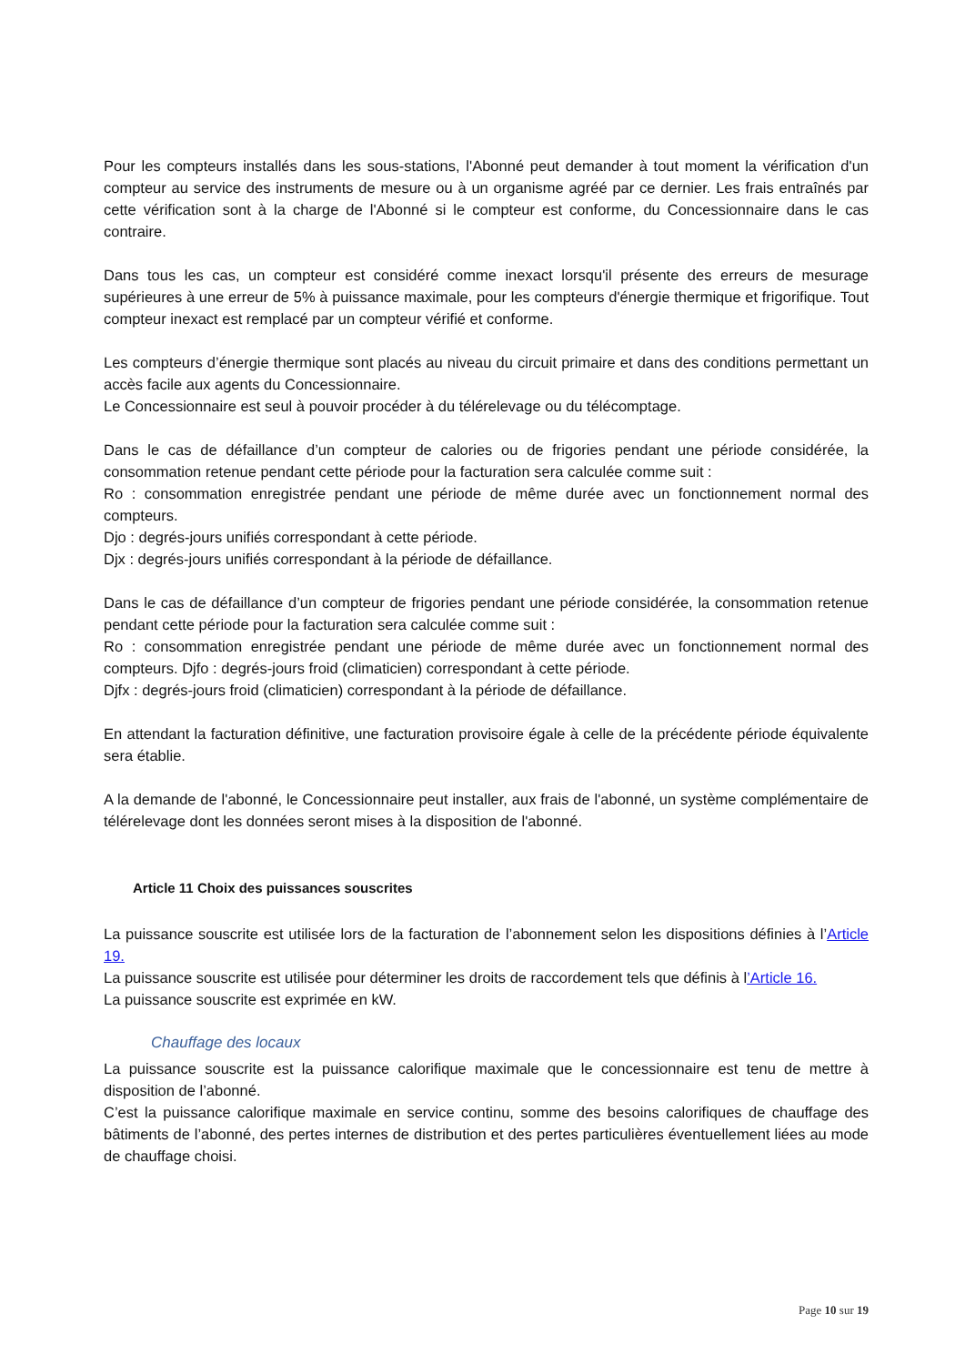Pour les compteurs installés dans les sous-stations, l'Abonné peut demander à tout moment la vérification d'un compteur au service des instruments de mesure ou à un organisme agréé par ce dernier. Les frais entraînés par cette vérification sont à la charge de l'Abonné si le compteur est conforme, du Concessionnaire dans le cas contraire.
Dans tous les cas, un compteur est considéré comme inexact lorsqu'il présente des erreurs de mesurage supérieures à une erreur de 5% à puissance maximale, pour les compteurs d'énergie thermique et frigorifique. Tout compteur inexact est remplacé par un compteur vérifié et conforme.
Les compteurs d’énergie thermique sont placés au niveau du circuit primaire et dans des conditions permettant un accès facile aux agents du Concessionnaire.
Le Concessionnaire est seul à pouvoir procéder à du télérelevage ou du télécomptage.
Dans le cas de défaillance d’un compteur de calories ou de frigories pendant une période considérée, la consommation retenue pendant cette période pour la facturation sera calculée comme suit :
Ro : consommation enregistrée pendant une période de même durée avec un fonctionnement normal des compteurs.
Djo : degrés-jours unifiés correspondant à cette période.
Djx : degrés-jours unifiés correspondant à la période de défaillance.
Dans le cas de défaillance d’un compteur de frigories pendant une période considérée, la consommation retenue pendant cette période pour la facturation sera calculée comme suit :
Ro : consommation enregistrée pendant une période de même durée avec un fonctionnement normal des compteurs. Djfo : degrés-jours froid (climaticien) correspondant à cette période.
Djfx : degrés-jours froid (climaticien) correspondant à la période de défaillance.
En attendant la facturation définitive, une facturation provisoire égale à celle de la précédente période équivalente sera établie.
A la demande de l'abonné, le Concessionnaire peut installer, aux frais de l'abonné, un système complémentaire de télérelevage dont les données seront mises à la disposition de l'abonné.
Article 11 Choix des puissances souscrites
La puissance souscrite est utilisée lors de la facturation de l’abonnement selon les dispositions définies à l’Article 19.
La puissance souscrite est utilisée pour déterminer les droits de raccordement tels que définis à l’Article 16.
La puissance souscrite est exprimée en kW.
Chauffage des locaux
La puissance souscrite est la puissance calorifique maximale que le concessionnaire est tenu de mettre à disposition de l’abonné.
C’est la puissance calorifique maximale en service continu, somme des besoins calorifiques de chauffage des bâtiments de l’abonné, des pertes internes de distribution et des pertes particulières éventuellement liées au mode de chauffage choisi.
Page 10 sur 19